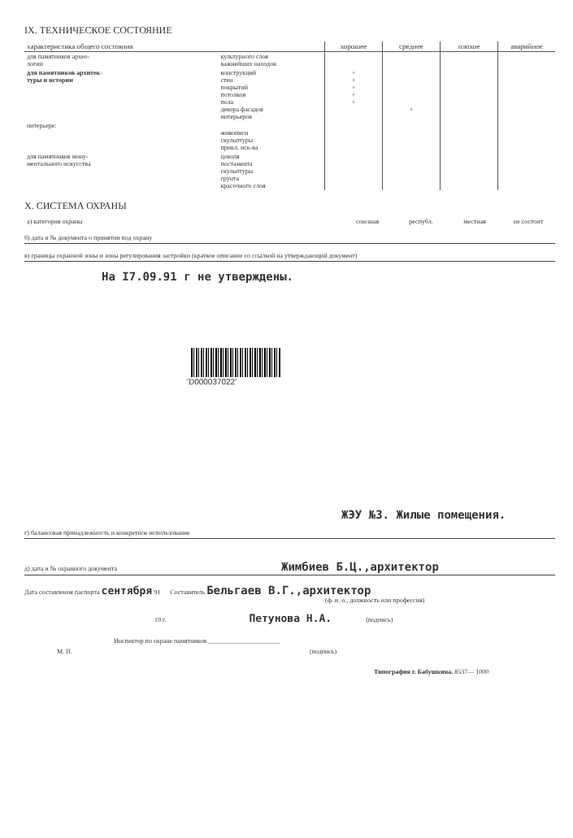IX. ТЕХНИЧЕСКОЕ СОСТОЯНИЕ
| характеристика общего состояния | | хорошее | среднее | плохое | аварийное |
| --- | --- | --- | --- | --- | --- |
| для памятников архео- логии | культурного слоя важнейших находок | | | | |
| для памятников архитек- туры и истории | конструкций стен покрытий потолков пола декора фасадов интерьеров | + + + + + | + | | |
| интерьере: | живописи скульптуры прикл. иск-ва | | | | |
| для памятников мону- ментального искусства | цоколя постамента скульптуры грунта красочного слоя | | | | |
X. СИСТЕМА ОХРАНЫ
| а) категория охраны | союзная | республ. | местная | не состоит |
б) дата и № документа о принятии под охрану
в) границы охранной зоны и зоны регулирования застройки (краткое описание со ссылкой на утверждающий документ)
На I7.09.91 г не утверждены.
'D000037022'
ЖЭУ №3. Жилые помещения.
г) балансовая принадлежность и конкретное использование
д) дата и № охранного документа Жимбиев Б.Ц.,архитектор
Дата составления паспорта сентября 91 Составитель Бельгаев В.Г.,архитектор
(ф. и. о., должность или профессия)
19 г. Петунова Н.А. (подпись)
Инспектор по охране памятников ______________________
М. П. (подпись)
Типография г. Бабушкина. 8537— 1000